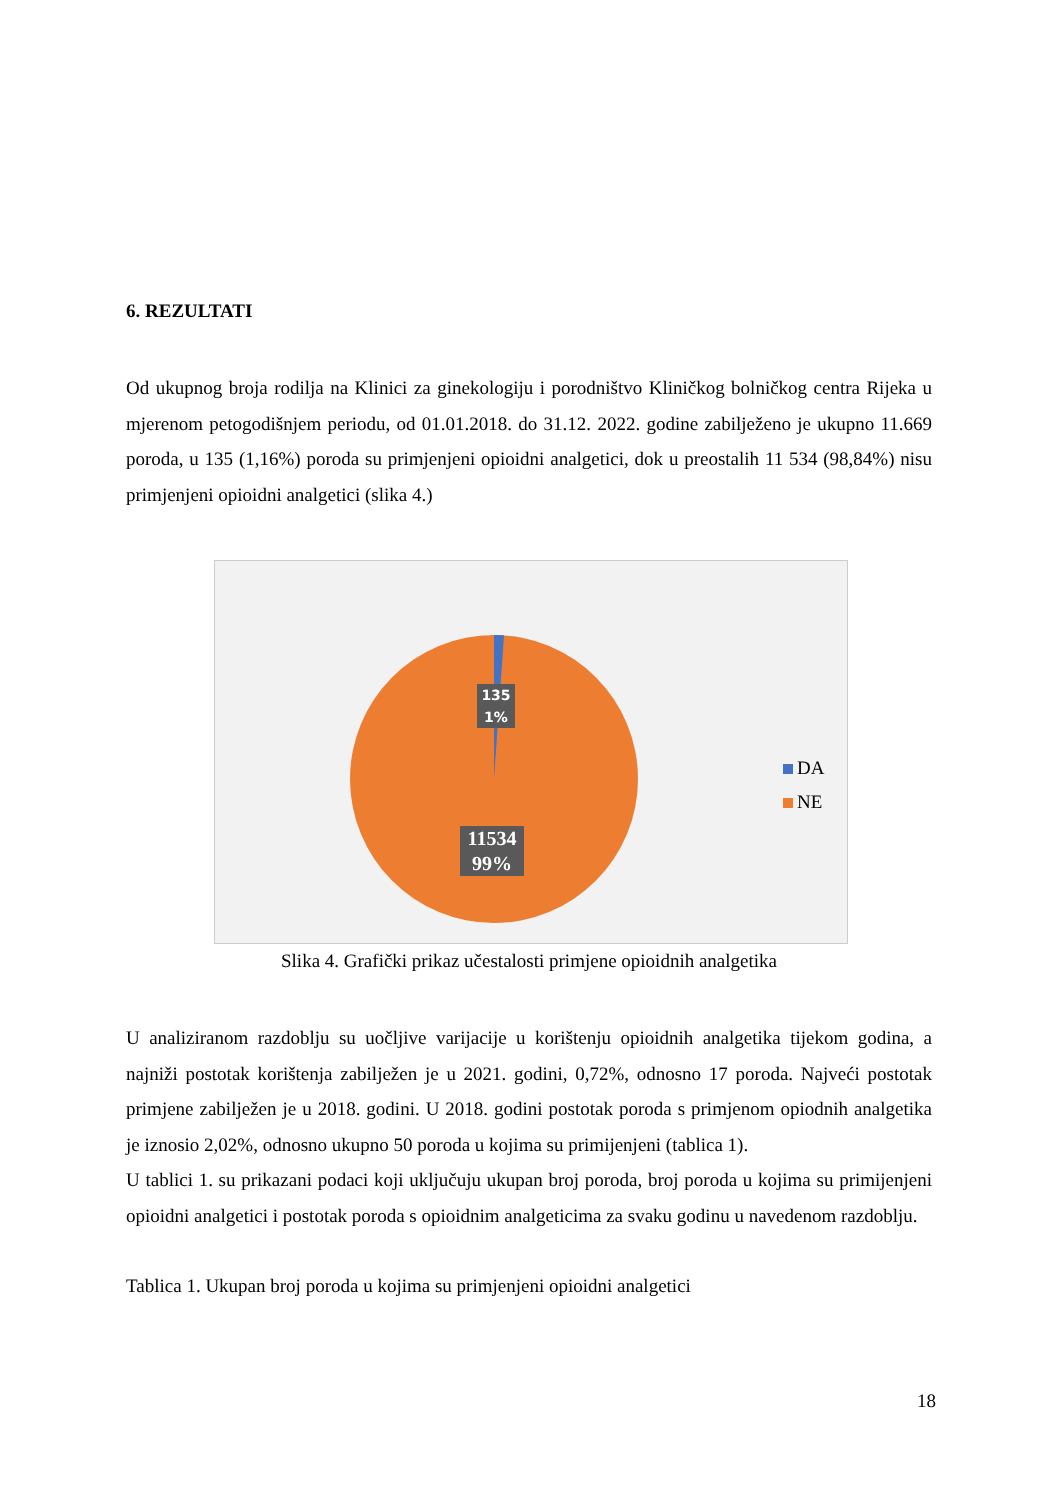6. REZULTATI
Od ukupnog broja rodilja na Klinici za ginekologiju i porodništvo Kliničkog bolničkog centra Rijeka u mjerenom petogodišnjem periodu, od 01.01.2018. do 31.12. 2022. godine zabilježeno je ukupno 11.669 poroda, u 135 (1,16%) poroda su primjenjeni opioidni analgetici, dok u preostalih 11 534 (98,84%) nisu primjenjeni opioidni analgetici (slika 4.)
135
1%
11534
99%
DA
NE
Slika 4. Grafički prikaz učestalosti primjene opioidnih analgetika
U analiziranom razdoblju su uočljive varijacije u korištenju opioidnih analgetika tijekom godina, a najniži postotak korištenja zabilježen je u 2021. godini, 0,72%, odnosno 17 poroda. Najveći postotak primjene zabilježen je u 2018. godini. U 2018. godini postotak poroda s primjenom opiodnih analgetika je iznosio 2,02%, odnosno ukupno 50 poroda u kojima su primijenjeni (tablica 1).
U tablici 1. su prikazani podaci koji uključuju ukupan broj poroda, broj poroda u kojima su primijenjeni opioidni analgetici i postotak poroda s opioidnim analgeticima za svaku godinu u navedenom razdoblju.
Tablica 1. Ukupan broj poroda u kojima su primjenjeni opioidni analgetici
18